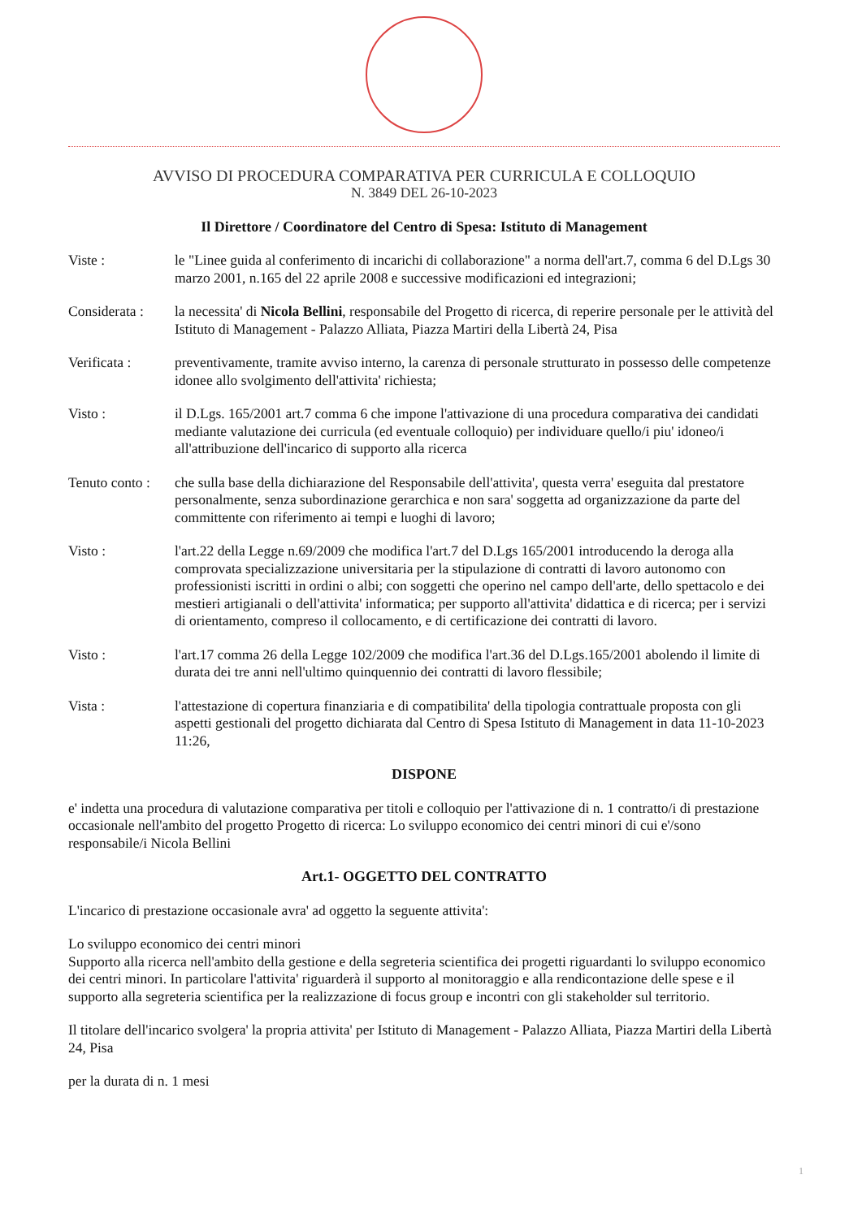AVVISO DI PROCEDURA COMPARATIVA PER CURRICULA E COLLOQUIO
N. 3849 DEL 26-10-2023
Il Direttore / Coordinatore del Centro di Spesa: Istituto di Management
Viste : le "Linee guida al conferimento di incarichi di collaborazione" a norma dell'art.7, comma 6 del D.Lgs 30 marzo 2001, n.165 del 22 aprile 2008 e successive modificazioni ed integrazioni;
Considerata :
la necessita' di Nicola Bellini, responsabile del Progetto di ricerca, di reperire personale per le attività del Istituto di Management - Palazzo Alliata, Piazza Martiri della Libertà 24, Pisa
Verificata : preventivamente, tramite avviso interno, la carenza di personale strutturato in possesso delle competenze idonee allo svolgimento dell'attivita' richiesta;
Visto : il D.Lgs. 165/2001 art.7 comma 6 che impone l'attivazione di una procedura comparativa dei candidati mediante valutazione dei curricula (ed eventuale colloquio) per individuare quello/i piu' idoneo/i all'attribuzione dell'incarico di supporto alla ricerca
Tenuto conto :
che sulla base della dichiarazione del Responsabile dell'attivita', questa verra' eseguita dal prestatore personalmente, senza subordinazione gerarchica e non sara' soggetta ad organizzazione da parte del committente con riferimento ai tempi e luoghi di lavoro;
Visto : l'art.22 della Legge n.69/2009 che modifica l'art.7 del D.Lgs 165/2001 introducendo la deroga alla comprovata specializzazione universitaria per la stipulazione di contratti di lavoro autonomo con professionisti iscritti in ordini o albi; con soggetti che operino nel campo dell'arte, dello spettacolo e dei mestieri artigianali o dell'attivita' informatica; per supporto all'attivita' didattica e di ricerca; per i servizi di orientamento, compreso il collocamento, e di certificazione dei contratti di lavoro.
Visto : l'art.17 comma 26 della Legge 102/2009 che modifica l'art.36 del D.Lgs.165/2001 abolendo il limite di durata dei tre anni nell'ultimo quinquennio dei contratti di lavoro flessibile;
Vista : l'attestazione di copertura finanziaria e di compatibilita' della tipologia contrattuale proposta con gli aspetti gestionali del progetto dichiarata dal Centro di Spesa Istituto di Management in data 11-10-2023 11:26,
DISPONE
e' indetta una procedura di valutazione comparativa per titoli e colloquio per l'attivazione di n. 1 contratto/i di prestazione occasionale nell'ambito del progetto Progetto di ricerca: Lo sviluppo economico dei centri minori di cui e'/sono responsabile/i Nicola Bellini
Art.1- OGGETTO DEL CONTRATTO
L'incarico di prestazione occasionale avra' ad oggetto la seguente attivita':
Lo sviluppo economico dei centri minori
Supporto alla ricerca nell'ambito della gestione e della segreteria scientifica dei progetti riguardanti lo sviluppo economico dei centri minori. In particolare l'attivita' riguarderà il supporto al monitoraggio e alla rendicontazione delle spese e il supporto alla segreteria scientifica per la realizzazione di focus group e incontri con gli stakeholder sul territorio.
Il titolare dell'incarico svolgera' la propria attivita' per Istituto di Management - Palazzo Alliata, Piazza Martiri della Libertà 24, Pisa
per la durata di n. 1 mesi
1